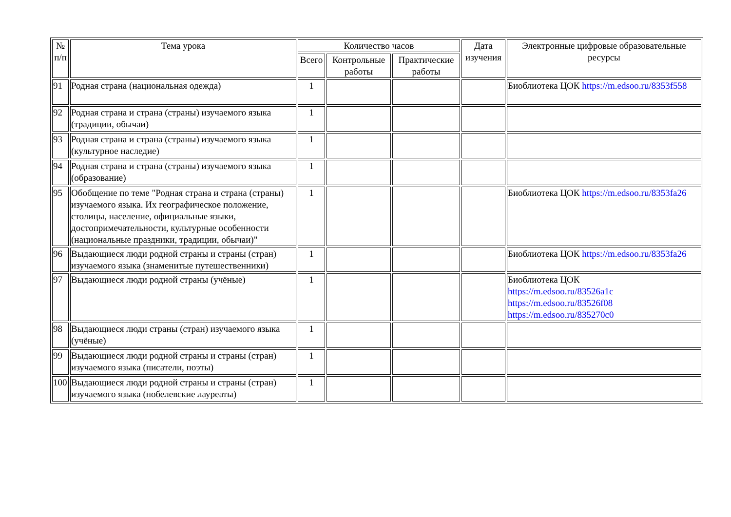| № п/п | Тема урока | Количество часов | | | Дата изучения | Электронные цифровые образовательные ресурсы |
| --- | --- | --- | --- | --- | --- | --- |
| | | Всего | Контрольные работы | Практические работы | | |
| 91 | Родная страна (национальная одежда) | 1 | | | | Биоблиотека ЦОК https://m.edsoo.ru/8353f558 |
| 92 | Родная страна и страна (страны) изучаемого языка (традиции, обычаи) | 1 | | | | |
| 93 | Родная страна и страна (страны) изучаемого языка (культурное наследие) | 1 | | | | |
| 94 | Родная страна и страна (страны) изучаемого языка (образование) | 1 | | | | |
| 95 | Обобщение по теме "Родная страна и страна (страны) изучаемого языка. Их географическое положение, столицы, население, официальные языки, достопримечательности, культурные особенности (национальные праздники, традиции, обычаи)" | 1 | | | | Биоблиотека ЦОК https://m.edsoo.ru/8353fa26 |
| 96 | Выдающиеся люди родной страны и страны (стран) изучаемого языка (знаменитые путешественники) | 1 | | | | Биоблиотека ЦОК https://m.edsoo.ru/8353fa26 |
| 97 | Выдающиеся люди родной страны (учёные) | 1 | | | | Биоблиотека ЦОК https://m.edsoo.ru/83526a1c https://m.edsoo.ru/83526f08 https://m.edsoo.ru/835270c0 |
| 98 | Выдающиеся люди страны (стран) изучаемого языка (учёные) | 1 | | | | |
| 99 | Выдающиеся люди родной страны и страны (стран) изучаемого языка (писатели, поэты) | 1 | | | | |
| 100 | Выдающиеся люди родной страны и страны (стран) изучаемого языка (нобелевские лауреаты) | 1 | | | | |